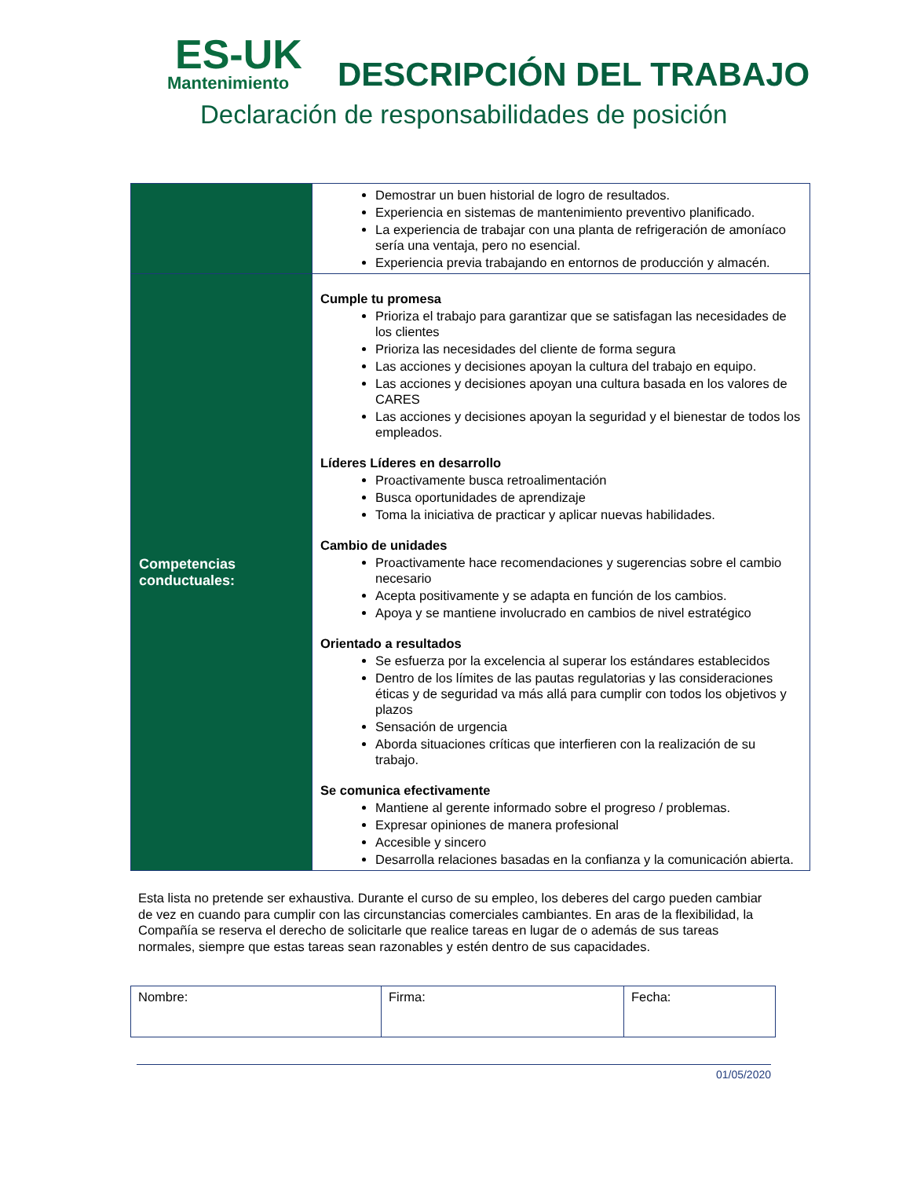ES-UK
Mantenimiento
DESCRIPCIÓN DEL TRABAJO
Declaración de responsabilidades de posición
| | Demostrar un buen historial de logro de resultados. Experiencia en sistemas de mantenimiento preventivo planificado. La experiencia de trabajar con una planta de refrigeración de amoníaco sería una ventaja, pero no esencial. Experiencia previa trabajando en entornos de producción y almacén. |
| Competencias conductuales: | Cumple tu promesa Prioriza el trabajo para garantizar que se satisfagan las necesidades de los clientes Prioriza las necesidades del cliente de forma segura Las acciones y decisiones apoyan la cultura del trabajo en equipo. Las acciones y decisiones apoyan una cultura basada en los valores de CARES Las acciones y decisiones apoyan la seguridad y el bienestar de todos los empleados. Líderes Líderes en desarrollo Proactivamente busca retroalimentación Busca oportunidades de aprendizaje Toma la iniciativa de practicar y aplicar nuevas habilidades. Cambio de unidades Proactivamente hace recomendaciones y sugerencias sobre el cambio necesario Acepta positivamente y se adapta en función de los cambios. Apoya y se mantiene involucrado en cambios de nivel estratégico Orientado a resultados Se esfuerza por la excelencia al superar los estándares establecidos Dentro de los límites de las pautas regulatorias y las consideraciones éticas y de seguridad va más allá para cumplir con todos los objetivos y plazos Sensación de urgencia Aborda situaciones críticas que interfieren con la realización de su trabajo. Se comunica efectivamente Mantiene al gerente informado sobre el progreso / problemas. Expresar opiniones de manera profesional Accesible y sincero Desarrolla relaciones basadas en la confianza y la comunicación abierta. |
Esta lista no pretende ser exhaustiva. Durante el curso de su empleo, los deberes del cargo pueden cambiar de vez en cuando para cumplir con las circunstancias comerciales cambiantes. En aras de la flexibilidad, la Compañía se reserva el derecho de solicitarle que realice tareas en lugar de o además de sus tareas normales, siempre que estas tareas sean razonables y estén dentro de sus capacidades.
| Nombre: | Firma: | Fecha: |
01/05/2020